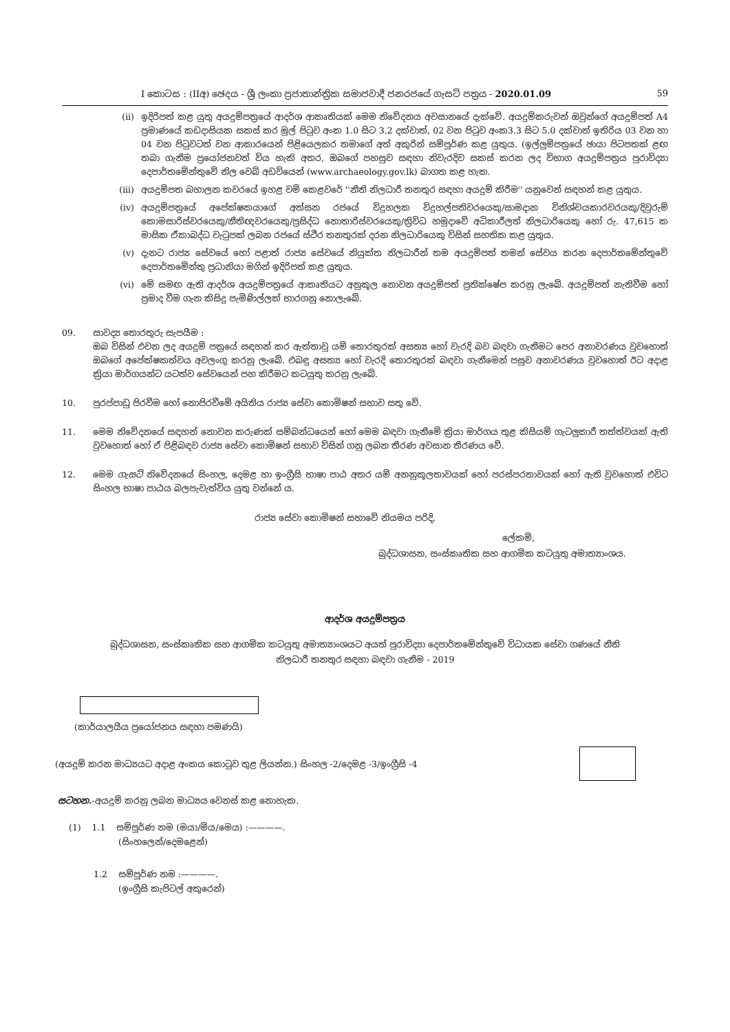I කොටස : (IIඅ) ඡෙදය - ශ්‍රී ලංකා ප්‍රජාතාන්ත්‍රික සමාජවාදී ජනරජයේ ගැසට් පත්‍රය - 2020.01.09 59
(ii) ඉදිරිපත් කළ යුතු අයදුම්පත්‍රයේ ආදර්ශ ආකෘතියක් මෙම නිවේදනය අවසානයේ දැක්වේ. අයදුම්කරුවන් ඔවුන්ගේ අයදුම්පත් A4 ප්‍රමාණයේ කඩදාසියක සකස් කර මුල් පිටුව අංක 1.0 සිට 3.2 දක්වාත්, 02 වන පිටුව අංක3.3 සිට 5.0 දක්වාත් ඉතිරිය 03 වන හා 04 වන පිටුවටත් වන ආකාරයෙන් පිළියෙලකර තමාගේ අත් අකුරින් සම්පූර්ණ කළ යුතුය. (ඉල්ලුම්පත්‍රයේ ඡායා පිටපතක් ළඟ තබා ගැනීම ප්‍රයෝජනවත් විය හැකි අතර, ඔබගේ පහසුව සඳහා නිවැරදිව සකස් කරන ලද විභාග අයදුම්පත්‍රය පුරාවිද්‍යා දෙපාර්තමේන්තුවේ නිල වෙබ් අඩවියෙන් (www.archaeology.gov.lk) බාගත කළ හැක.
(iii) අයදුම්පත බහාලන කවරයේ ඉහළ වම් කෙළවරේ ''නීති නිලධාරී තනතුර සඳහා අයදුම් කිරීම'' යනුවෙන් සඳහන් කළ යුතුය.
(iv) අයදුම්පත්‍රයේ අපේක්ෂකයාගේ අත්සන රජයේ විදුහලක විදුහල්පතිවරයෙකු/සාමදාන විනිශ්චයකාරවරයකු/දිවුරුම් කොමසාරිස්වරයෙකු/නීතිඥවරයෙකු/ප්‍රසිද්ධ නොතාරිස්වරයෙකු/ත්‍රිවිධ හමුදාවේ අධිකාරීලත් නිලධාරියෙකු හෝ රු. 47,615 ක මාසික ඒකාබද්ධ වැටුපක් ලබන රජයේ ස්ථිර තනතුරක් දරන නිලධාරියෙකු විසින් සහතික කළ යුතුය.
(v) දැනට රාජ්‍ය සේවයේ හෝ පළාත් රාජ්‍ය සේවයේ නියුක්ත නිලධාරීන් තම අයදුම්පත් තමන් සේවය කරන දෙපාර්තමේන්තුවේ දෙපාර්තමේන්තු ප්‍රධානියා මගින් ඉදිරිපත් කළ යුතුය.
(vi) මේ සමඟ ඇති ආදර්ශ අයදුම්පත්‍රයේ ආකෘතියට අනුකූල නොවන අයදුම්පත් ප්‍රතික්ෂේප කරනු ලැබේ. අයදුම්පත් නැතිවීම හෝ ප්‍රමාද වීම ගැන කිසිදු පැමිණිල්ලක් භාරගනු නොලැබේ.
09. සාවද්‍ය තොරතුරු සැපයීම :
ඔබ විසින් එවන ලද අයදුම් පත්‍රයේ සඳහන් කර ඇත්තාවූ යම් තොරතුරක් අසත්‍ය හෝ වැරදි බව බඳවා ගැනීමට පෙර අනාවරණය වුවහොත් ඔබගේ අපේක්ෂකත්වය අවලංගු කරනු ලැබේ. එබඳු අසත්‍ය හෝ වැරදි තොරතුරක් බඳවා ගැනීමෙන් පසුව අනාවරණය වුවහොත් ඊට අදාළ ක්‍රියා මාර්ගයන්ට යටත්ව සේවයෙන් පහ කිරීමට කටයුතු කරනු ලැබේ.
10. පුරප්පාඩු පිරවීම හෝ නොපිරවීමේ අයිතිය රාජ්‍ය සේවා කොමිෂන් සභාව සතු වේ.
11. මෙම නිවේදනයේ සඳහන් නොවන කරුණක් සම්බන්ධයෙන් හෝ මෙම බඳවා ගැනීමේ ක්‍රියා මාර්ගය තුළ කිසියම් ගැටලුකාරී තත්ත්වයක් ඇති වුවහොත් හෝ ඒ පිළිබඳව රාජ්‍ය සේවා කොමිෂන් සභාව විසින් ගනු ලබන තීරණ අවසාන තීරණය වේ.
12. මෙම ගැසට් නිවේදනයේ සිංහල, දෙමළ හා ඉංග්‍රීසි භාෂා පාඨ අතර යම් අනනුකූලතාවයක් හෝ පරස්පරතාවයක් හෝ ඇති වුවහොත් එවිට සිංහල භාෂා පාඨය බලපැවැත්විය යුතු වන්නේ ය.
රාජ්‍ය සේවා කොමිෂන් සභාවේ නියමය පරිදි,
ලේකම්,
බුද්ධශාසන, සංස්කෘතික සහ ආගමික කටයුතු අමාත්‍යාංශය.
ආදර්ශ අයදුම්පත්‍රය
බුද්ධශාසන, සංස්කෘතික සහ ආගමික කටයුතු අමාත්‍යාංශයට අයත් පුරාවිද්‍යා දෙපාර්තමේන්තුවේ විධායක සේවා ගණයේ නීති
නිලධාරී තනතුර සඳහා බඳවා ගැනීම - 2019
(කාර්යාලයීය ප්‍රයෝජනය සඳහා පමණයි)
(අයදුම් කරන මාධ්‍යයට අදාළ අංකය කොටුව තුළ ලියන්න.) සිංහල -2/දෙමළ -3/ඉංග්‍රීසි -4
සටහන.-අයදුම් කරනු ලබන මාධ්‍යය වෙනස් කළ නොහැක.
(1) 1.1 සම්පූර්ණ නම (මයා/මිය/මෙය) :————.
(සිංහලෙන්/දෙමළෙන්)
1.2 සම්පූර්ණ නම :————.
(ඉංග්‍රීසි කැපිටල් අකුරෙන්)